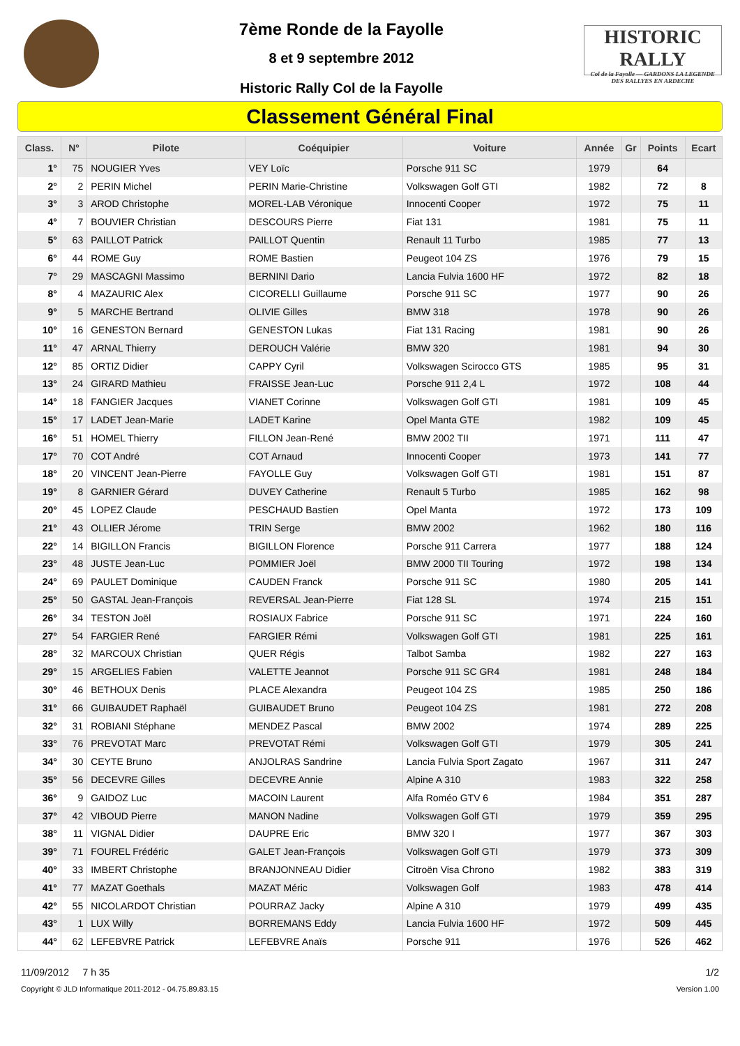7ème Ronde de la Fayolle
8 et 9 septembre 2012
Historic Rally Col de la Fayolle
HISTORIC RALLY
Col de la Fayolle — GARDONS LA LEGENDE DES RALLYES EN ARDECHE
Classement Général Final
| Class. | N° | Pilote | Coéquipier | Voiture | Année | Gr | Points | Ecart |
| --- | --- | --- | --- | --- | --- | --- | --- | --- |
| 1° | 75 | NOUGIER Yves | VEY Loïc | Porsche 911 SC | 1979 | | 64 | |
| 2° | 2 | PERIN Michel | PERIN Marie-Christine | Volkswagen Golf GTI | 1982 | | 72 | 8 |
| 3° | 3 | AROD Christophe | MOREL-LAB Véronique | Innocenti Cooper | 1972 | | 75 | 11 |
| 4° | 7 | BOUVIER Christian | DESCOURS Pierre | Fiat 131 | 1981 | | 75 | 11 |
| 5° | 63 | PAILLOT Patrick | PAILLOT Quentin | Renault 11 Turbo | 1985 | | 77 | 13 |
| 6° | 44 | ROME Guy | ROME Bastien | Peugeot 104 ZS | 1976 | | 79 | 15 |
| 7° | 29 | MASCAGNI Massimo | BERNINI Dario | Lancia Fulvia 1600 HF | 1972 | | 82 | 18 |
| 8° | 4 | MAZAURIC Alex | CICORELLI Guillaume | Porsche 911 SC | 1977 | | 90 | 26 |
| 9° | 5 | MARCHE Bertrand | OLIVIE Gilles | BMW 318 | 1978 | | 90 | 26 |
| 10° | 16 | GENESTON Bernard | GENESTON Lukas | Fiat 131 Racing | 1981 | | 90 | 26 |
| 11° | 47 | ARNAL Thierry | DEROUCH Valérie | BMW 320 | 1981 | | 94 | 30 |
| 12° | 85 | ORTIZ Didier | CAPPY Cyril | Volkswagen Scirocco GTS | 1985 | | 95 | 31 |
| 13° | 24 | GIRARD Mathieu | FRAISSE Jean-Luc | Porsche 911 2,4 L | 1972 | | 108 | 44 |
| 14° | 18 | FANGIER Jacques | VIANET Corinne | Volkswagen Golf GTI | 1981 | | 109 | 45 |
| 15° | 17 | LADET Jean-Marie | LADET Karine | Opel Manta GTE | 1982 | | 109 | 45 |
| 16° | 51 | HOMEL Thierry | FILLON Jean-René | BMW 2002 TII | 1971 | | 111 | 47 |
| 17° | 70 | COT André | COT Arnaud | Innocenti Cooper | 1973 | | 141 | 77 |
| 18° | 20 | VINCENT Jean-Pierre | FAYOLLE Guy | Volkswagen Golf GTI | 1981 | | 151 | 87 |
| 19° | 8 | GARNIER Gérard | DUVEY Catherine | Renault 5 Turbo | 1985 | | 162 | 98 |
| 20° | 45 | LOPEZ Claude | PESCHAUD Bastien | Opel Manta | 1972 | | 173 | 109 |
| 21° | 43 | OLLIER Jérome | TRIN Serge | BMW 2002 | 1962 | | 180 | 116 |
| 22° | 14 | BIGILLON Francis | BIGILLON Florence | Porsche 911 Carrera | 1977 | | 188 | 124 |
| 23° | 48 | JUSTE Jean-Luc | POMMIER Joël | BMW 2000 TII Touring | 1972 | | 198 | 134 |
| 24° | 69 | PAULET Dominique | CAUDEN Franck | Porsche 911 SC | 1980 | | 205 | 141 |
| 25° | 50 | GASTAL Jean-François | REVERSAL Jean-Pierre | Fiat 128 SL | 1974 | | 215 | 151 |
| 26° | 34 | TESTON Joël | ROSIAUX Fabrice | Porsche 911 SC | 1971 | | 224 | 160 |
| 27° | 54 | FARGIER René | FARGIER Rémi | Volkswagen Golf GTI | 1981 | | 225 | 161 |
| 28° | 32 | MARCOUX Christian | QUER Régis | Talbot Samba | 1982 | | 227 | 163 |
| 29° | 15 | ARGELIES Fabien | VALETTE Jeannot | Porsche 911 SC GR4 | 1981 | | 248 | 184 |
| 30° | 46 | BETHOUX Denis | PLACE Alexandra | Peugeot 104 ZS | 1985 | | 250 | 186 |
| 31° | 66 | GUIBAUDET Raphaël | GUIBAUDET Bruno | Peugeot 104 ZS | 1981 | | 272 | 208 |
| 32° | 31 | ROBIANI Stéphane | MENDEZ Pascal | BMW 2002 | 1974 | | 289 | 225 |
| 33° | 76 | PREVOTAT Marc | PREVOTAT Rémi | Volkswagen Golf GTI | 1979 | | 305 | 241 |
| 34° | 30 | CEYTE Bruno | ANJOLRAS Sandrine | Lancia Fulvia Sport Zagato | 1967 | | 311 | 247 |
| 35° | 56 | DECEVRE Gilles | DECEVRE Annie | Alpine A 310 | 1983 | | 322 | 258 |
| 36° | 9 | GAIDOZ Luc | MACOIN Laurent | Alfa Roméo GTV 6 | 1984 | | 351 | 287 |
| 37° | 42 | VIBOUD Pierre | MANON Nadine | Volkswagen Golf GTI | 1979 | | 359 | 295 |
| 38° | 11 | VIGNAL Didier | DAUPRE Eric | BMW 320 I | 1977 | | 367 | 303 |
| 39° | 71 | FOUREL Frédéric | GALET Jean-François | Volkswagen Golf GTI | 1979 | | 373 | 309 |
| 40° | 33 | IMBERT Christophe | BRANJONNEAU Didier | Citroën Visa Chrono | 1982 | | 383 | 319 |
| 41° | 77 | MAZAT Goethals | MAZAT Méric | Volkswagen Golf | 1983 | | 478 | 414 |
| 42° | 55 | NICOLARDOT Christian | POURRAZ Jacky | Alpine A 310 | 1979 | | 499 | 435 |
| 43° | 1 | LUX Willy | BORREMANS Eddy | Lancia Fulvia 1600 HF | 1972 | | 509 | 445 |
| 44° | 62 | LEFEBVRE Patrick | LEFEBVRE Anaïs | Porsche 911 | 1976 | | 526 | 462 |
11/09/2012 7 h 35 1/2
Copyright © JLD Informatique 2011-2012 - 04.75.89.83.15 Version 1.00